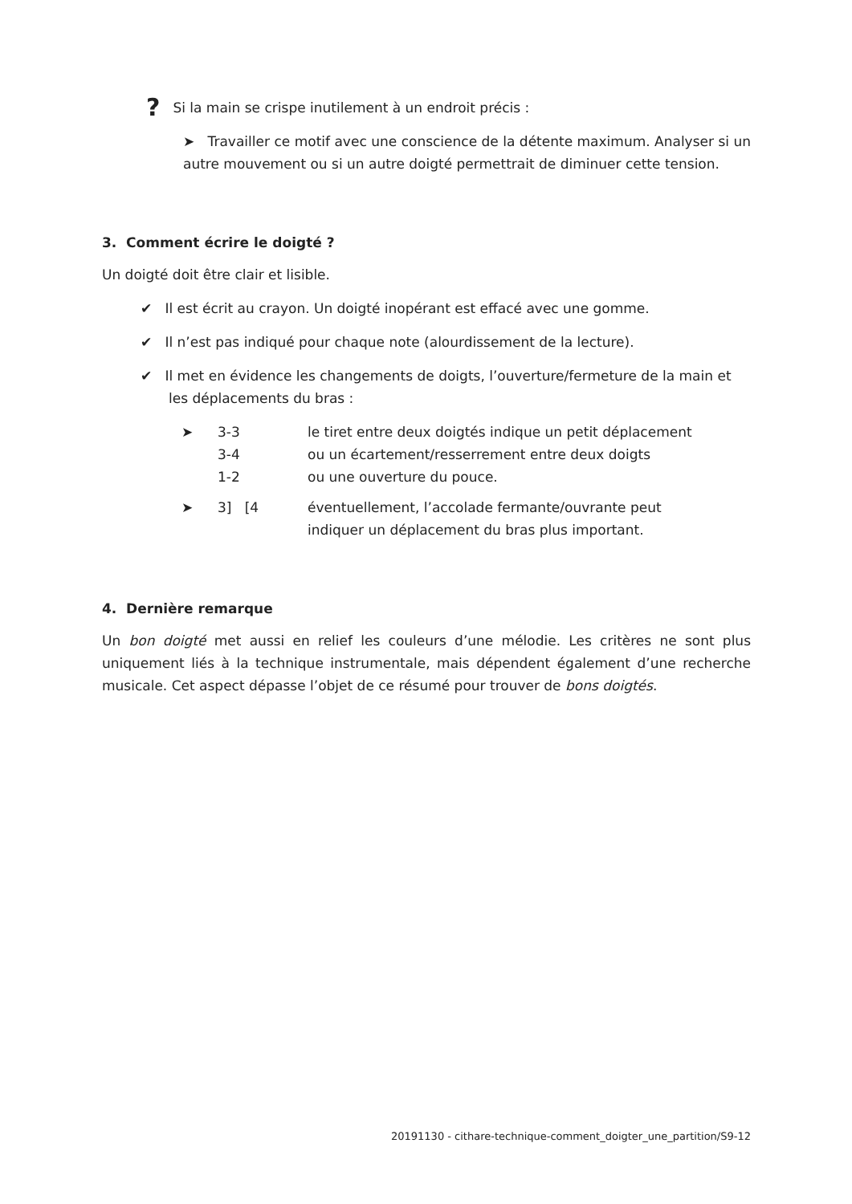? Si la main se crispe inutilement à un endroit précis :
➤ Travailler ce motif avec une conscience de la détente maximum. Analyser si un autre mouvement ou si un autre doigté permettrait de diminuer cette tension.
3. Comment écrire le doigté ?
Un doigté doit être clair et lisible.
✔ Il est écrit au crayon. Un doigté inopérant est effacé avec une gomme.
✔ Il n’est pas indiqué pour chaque note (alourdissement de la lecture).
✔ Il met en évidence les changements de doigts, l’ouverture/fermeture de la main et les déplacements du bras :
| ➤ | 3-3 3-4 1-2 | le tiret entre deux doigtés indique un petit déplacement ou un écartement/resserrement entre deux doigts ou une ouverture du pouce. |
| ➤ | 3] [4 | éventuellement, l’accolade fermante/ouvrante peut indiquer un déplacement du bras plus important. |
4. Dernière remarque
Un bon doigté met aussi en relief les couleurs d’une mélodie. Les critères ne sont plus uniquement liés à la technique instrumentale, mais dépendent également d’une recherche musicale. Cet aspect dépasse l’objet de ce résumé pour trouver de bons doigtés.
20191130 - cithare-technique-comment_doigter_une_partition/S9-12